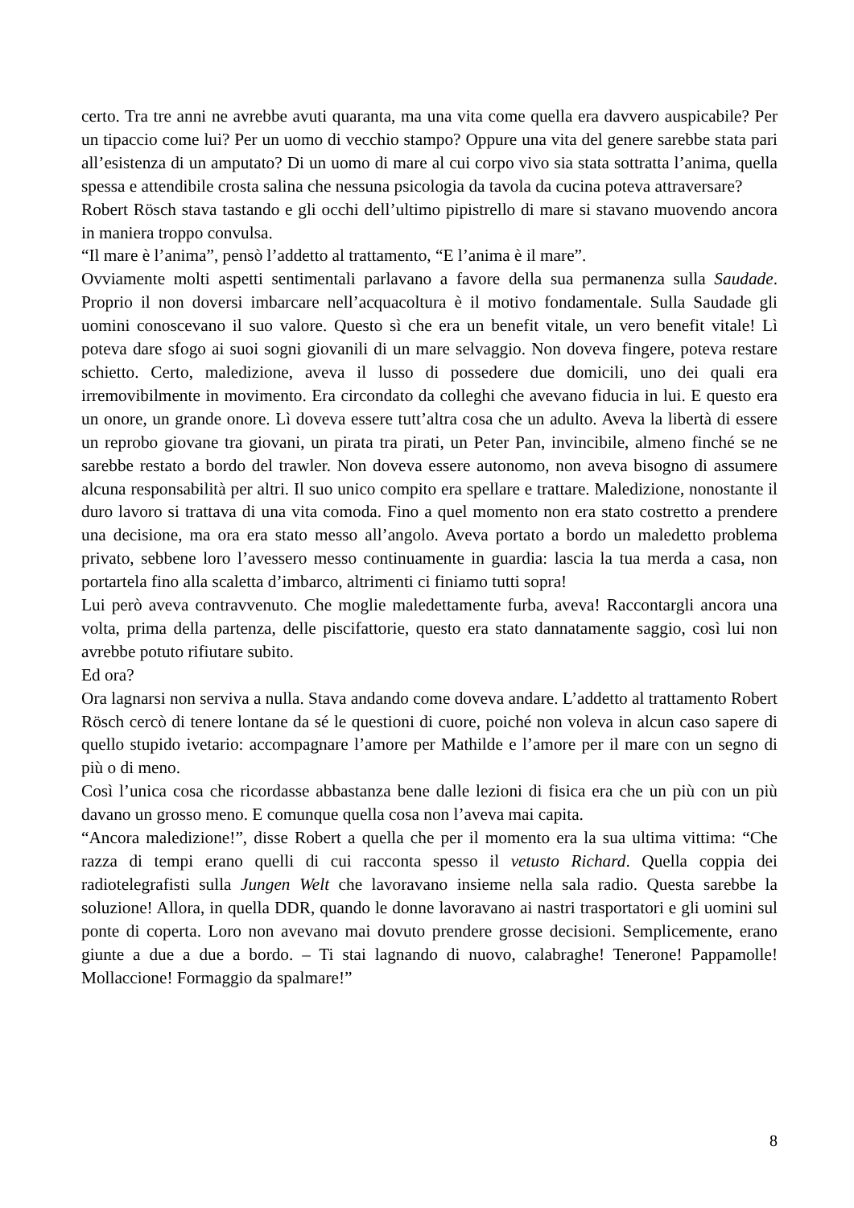certo. Tra tre anni ne avrebbe avuti quaranta, ma una vita come quella era davvero auspicabile? Per un tipaccio come lui? Per un uomo di vecchio stampo? Oppure una vita del genere sarebbe stata pari all’esistenza di un amputato? Di un uomo di mare al cui corpo vivo sia stata sottratta l’anima, quella spessa e attendibile crosta salina che nessuna psicologia da tavola da cucina poteva attraversare?
Robert Rösch stava tastando e gli occhi dell’ultimo pipistrello di mare si stavano muovendo ancora in maniera troppo convulsa.
“Il mare è l’anima”, pensò l’addetto al trattamento, “E l’anima è il mare”.
Ovviamente molti aspetti sentimentali parlavano a favore della sua permanenza sulla Saudade. Proprio il non doversi imbarcare nell’acquacoltura è il motivo fondamentale. Sulla Saudade gli uomini conoscevano il suo valore. Questo sì che era un benefit vitale, un vero benefit vitale! Lì poteva dare sfogo ai suoi sogni giovanili di un mare selvaggio. Non doveva fingere, poteva restare schietto. Certo, maledizione, aveva il lusso di possedere due domicili, uno dei quali era irremovibilmente in movimento. Era circondato da colleghi che avevano fiducia in lui. E questo era un onore, un grande onore. Lì doveva essere tutt’altra cosa che un adulto. Aveva la libertà di essere un reprobo giovane tra giovani, un pirata tra pirati, un Peter Pan, invincibile, almeno finché se ne sarebbe restato a bordo del trawler. Non doveva essere autonomo, non aveva bisogno di assumere alcuna responsabilità per altri. Il suo unico compito era spellare e trattare. Maledizione, nonostante il duro lavoro si trattava di una vita comoda. Fino a quel momento non era stato costretto a prendere una decisione, ma ora era stato messo all’angolo. Aveva portato a bordo un maledetto problema privato, sebbene loro l’avessero messo continuamente in guardia: lascia la tua merda a casa, non portartela fino alla scaletta d’imbarco, altrimenti ci finiamo tutti sopra!
Lui però aveva contravvenuto. Che moglie maledettamente furba, aveva! Raccontargli ancora una volta, prima della partenza, delle piscifattorie, questo era stato dannatamente saggio, così lui non avrebbe potuto rifiutare subito.
Ed ora?
Ora lagnarsi non serviva a nulla. Stava andando come doveva andare. L’addetto al trattamento Robert Rösch cercò di tenere lontane da sé le questioni di cuore, poiché non voleva in alcun caso sapere di quello stupido ivetario: accompagnare l’amore per Mathilde e l’amore per il mare con un segno di più o di meno.
Così l’unica cosa che ricordasse abbastanza bene dalle lezioni di fisica era che un più con un più davano un grosso meno. E comunque quella cosa non l’aveva mai capita.
“Ancora maledizione!”, disse Robert a quella che per il momento era la sua ultima vittima: “Che razza di tempi erano quelli di cui racconta spesso il vetusto Richard. Quella coppia dei radiotelegrafisti sulla Jungen Welt che lavoravano insieme nella sala radio. Questa sarebbe la soluzione! Allora, in quella DDR, quando le donne lavoravano ai nastri trasportatori e gli uomini sul ponte di coperta. Loro non avevano mai dovuto prendere grosse decisioni. Semplicemente, erano giunte a due a due a bordo. – Ti stai lagnando di nuovo, calabraghe! Tenerone! Pappamolle! Mollaccione! Formaggio da spalmare!”
8